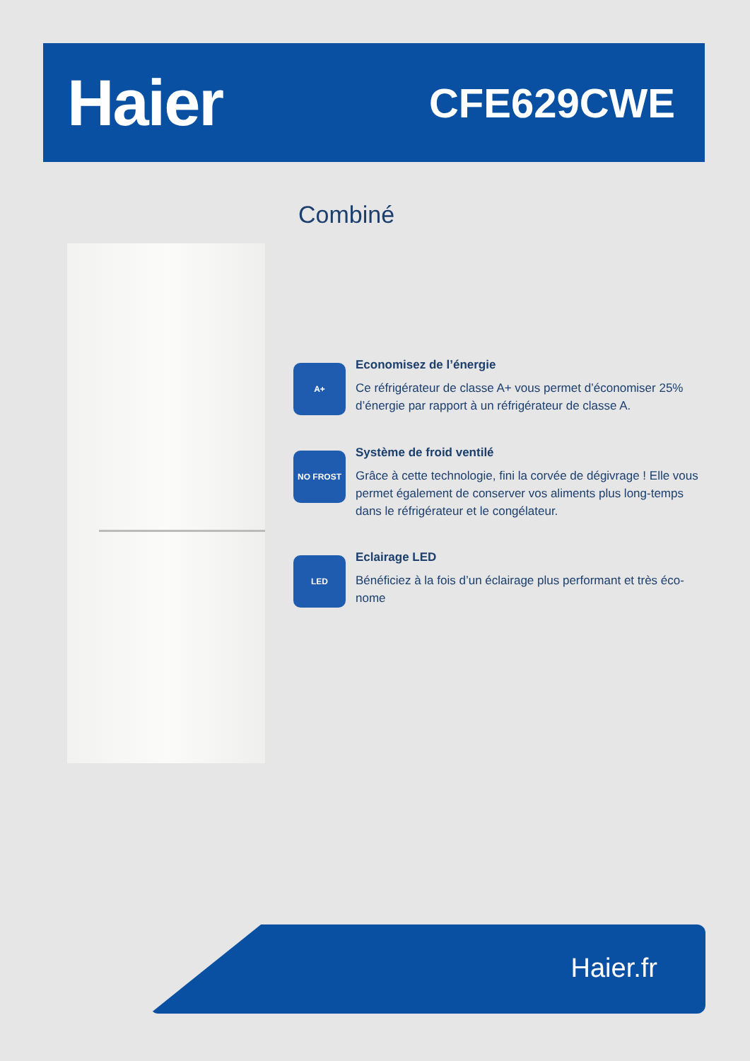Haier
CFE629CWE
Combiné
A+
Economisez de l’énergie
Ce réfrigérateur de classe A+ vous permet d’économiser 25% d’énergie par rapport à un réfrigérateur de classe A.
NO FROST
Système de froid ventilé
Grâce à cette technologie, fini la corvée de dégivrage ! Elle vous permet également de conserver vos aliments plus long-temps dans le réfrigérateur et le congélateur.
LED
Eclairage LED
Bénéficiez à la fois d’un éclairage plus performant et très éco-nome
Haier.fr